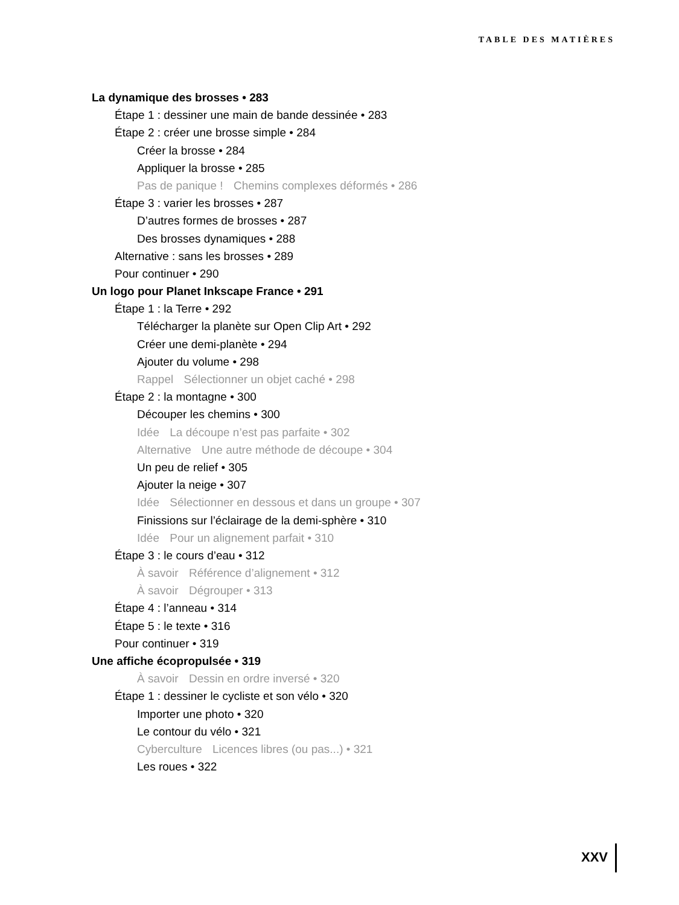TABLE DES MATIÈRES
La dynamique des brosses • 283
Étape 1 : dessiner une main de bande dessinée • 283
Étape 2 : créer une brosse simple • 284
Créer la brosse • 284
Appliquer la brosse • 285
Pas de panique ! Chemins complexes déformés • 286
Étape 3 : varier les brosses • 287
D’autres formes de brosses • 287
Des brosses dynamiques • 288
Alternative : sans les brosses • 289
Pour continuer • 290
Un logo pour Planet Inkscape France • 291
Étape 1 : la Terre • 292
Télécharger la planète sur Open Clip Art • 292
Créer une demi-planète • 294
Ajouter du volume • 298
Rappel Sélectionner un objet caché • 298
Étape 2 : la montagne • 300
Découper les chemins • 300
Idée La découpe n’est pas parfaite • 302
Alternative Une autre méthode de découpe • 304
Un peu de relief • 305
Ajouter la neige • 307
Idée Sélectionner en dessous et dans un groupe • 307
Finissions sur l’éclairage de la demi-sphère • 310
Idée Pour un alignement parfait • 310
Étape 3 : le cours d’eau • 312
À savoir Référence d’alignement • 312
À savoir Dégrouper • 313
Étape 4 : l’anneau • 314
Étape 5 : le texte • 316
Pour continuer • 319
Une affiche écopropulsée • 319
À savoir Dessin en ordre inversé • 320
Étape 1 : dessiner le cycliste et son vélo • 320
Importer une photo • 320
Le contour du vélo • 321
Cyberculture Licences libres (ou pas...) • 321
Les roues • 322
XXV